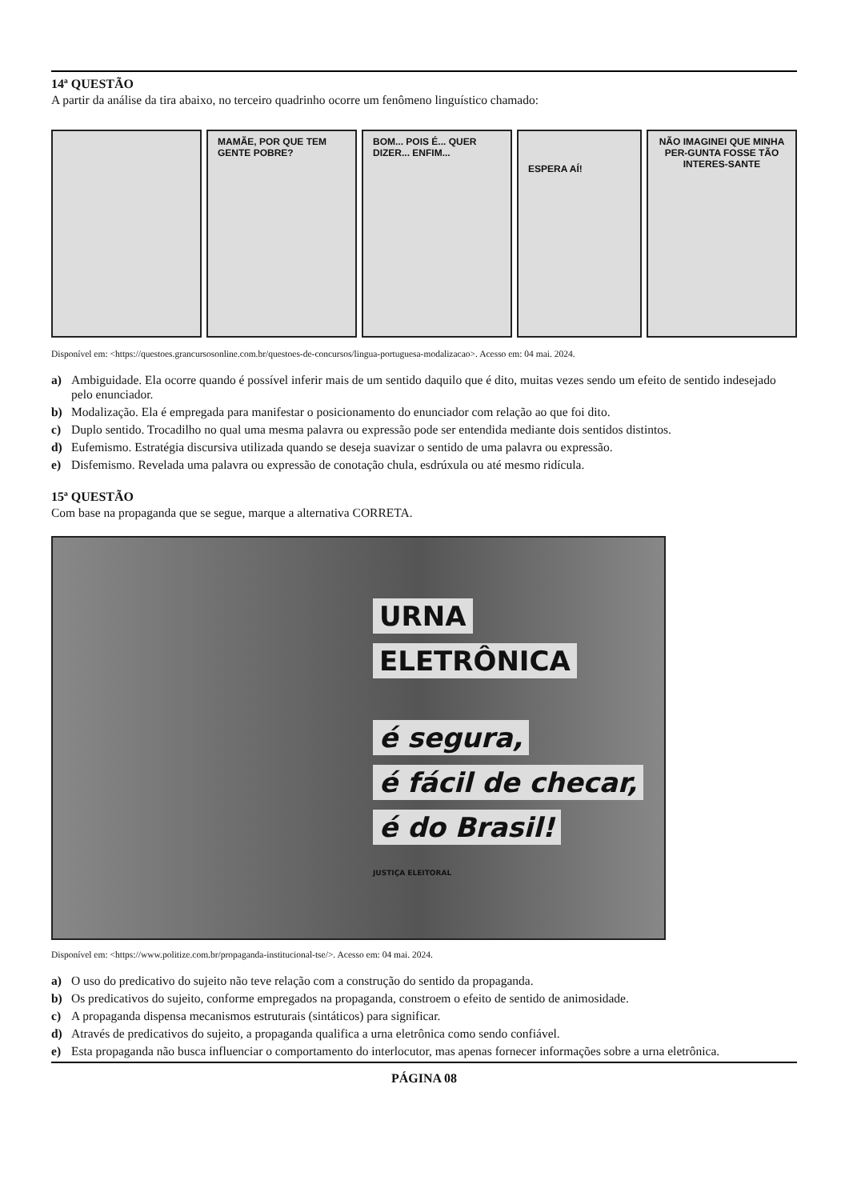14ª QUESTÃO
A partir da análise da tira abaixo, no terceiro quadrinho ocorre um fenômeno linguístico chamado:
MAMÃE, POR QUE TEM GENTE POBRE?
BOM... POIS É... QUER DIZER... ENFIM...
ESPERA AÍ!
NÃO IMAGINEI QUE MINHA PER-GUNTA FOSSE TÃO INTERES-SANTE
Disponível em: <https://questoes.grancursosonline.com.br/questoes-de-concursos/lingua-portuguesa-modalizacao>. Acesso em: 04 mai. 2024.
a) Ambiguidade. Ela ocorre quando é possível inferir mais de um sentido daquilo que é dito, muitas vezes sendo um efeito de sentido indesejado pelo enunciador.
b) Modalização. Ela é empregada para manifestar o posicionamento do enunciador com relação ao que foi dito.
c) Duplo sentido. Trocadilho no qual uma mesma palavra ou expressão pode ser entendida mediante dois sentidos distintos.
d) Eufemismo. Estratégia discursiva utilizada quando se deseja suavizar o sentido de uma palavra ou expressão.
e) Disfemismo. Revelada uma palavra ou expressão de conotação chula, esdrúxula ou até mesmo ridícula.
15ª QUESTÃO
Com base na propaganda que se segue, marque a alternativa CORRETA.
URNA
ELETRÔNICA
é segura,
é fácil de checar,
é do Brasil!
JUSTIÇA ELEITORAL
Disponível em: <https://www.politize.com.br/propaganda-institucional-tse/>. Acesso em: 04 mai. 2024.
a) O uso do predicativo do sujeito não teve relação com a construção do sentido da propaganda.
b) Os predicativos do sujeito, conforme empregados na propaganda, constroem o efeito de sentido de animosidade.
c) A propaganda dispensa mecanismos estruturais (sintáticos) para significar.
d) Através de predicativos do sujeito, a propaganda qualifica a urna eletrônica como sendo confiável.
e) Esta propaganda não busca influenciar o comportamento do interlocutor, mas apenas fornecer informações sobre a urna eletrônica.
PÁGINA 08